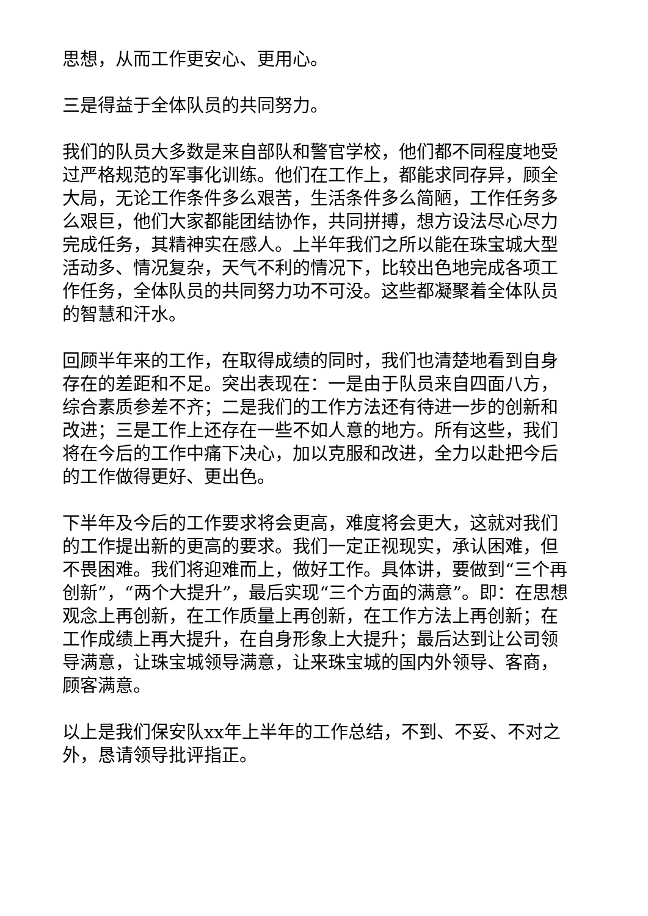思想，从而工作更安心、更用心。
三是得益于全体队员的共同努力。
我们的队员大多数是来自部队和警官学校，他们都不同程度地受过严格规范的军事化训练。他们在工作上，都能求同存异，顾全大局，无论工作条件多么艰苦，生活条件多么简陋，工作任务多么艰巨，他们大家都能团结协作，共同拼搏，想方设法尽心尽力完成任务，其精神实在感人。上半年我们之所以能在珠宝城大型活动多、情况复杂，天气不利的情况下，比较出色地完成各项工作任务，全体队员的共同努力功不可没。这些都凝聚着全体队员的智慧和汗水。
回顾半年来的工作，在取得成绩的同时，我们也清楚地看到自身存在的差距和不足。突出表现在：一是由于队员来自四面八方，综合素质参差不齐；二是我们的工作方法还有待进一步的创新和改进；三是工作上还存在一些不如人意的地方。所有这些，我们将在今后的工作中痛下决心，加以克服和改进，全力以赴把今后的工作做得更好、更出色。
下半年及今后的工作要求将会更高，难度将会更大，这就对我们的工作提出新的更高的要求。我们一定正视现实，承认困难，但不畏困难。我们将迎难而上，做好工作。具体讲，要做到“三个再创新”，“两个大提升”，最后实现“三个方面的满意”。即：在思想观念上再创新，在工作质量上再创新，在工作方法上再创新；在工作成绩上再大提升，在自身形象上大提升；最后达到让公司领导满意，让珠宝城领导满意，让来珠宝城的国内外领导、客商，顾客满意。
以上是我们保安队xx年上半年的工作总结，不到、不妥、不对之外，恳请领导批评指正。